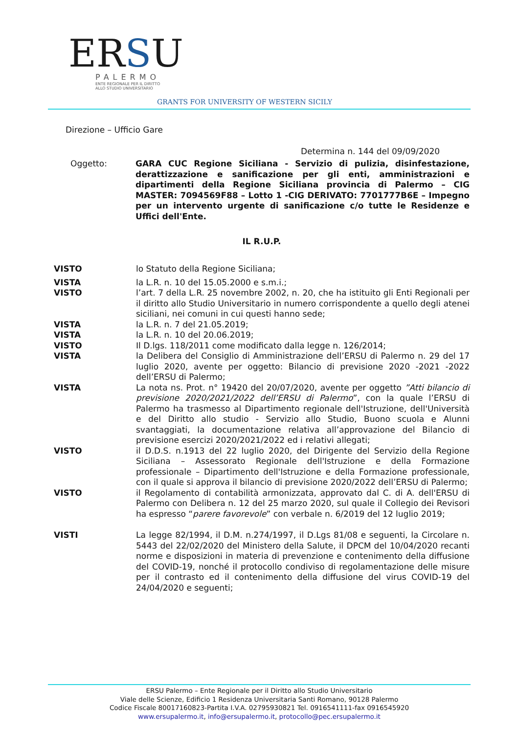ERSU
PALERMO
ENTE REGIONALE PER IL DIRITTO
ALLO STUDIO UNIVERSITARIO
GRANTS FOR UNIVERSITY OF WESTERN SICILY
Direzione – Ufficio Gare
Determina n. 144 del 09/09/2020
Oggetto: GARA CUC Regione Siciliana - Servizio di pulizia, disinfestazione, derattizzazione e sanificazione per gli enti, amministrazioni e dipartimenti della Regione Siciliana provincia di Palermo – CIG MASTER: 7094569F88 – Lotto 1 -CIG DERIVATO: 7701777B6E – Impegno per un intervento urgente di sanificazione c/o tutte le Residenze e Uffici dell'Ente.
IL R.U.P.
VISTO lo Statuto della Regione Siciliana;
VISTA la L.R. n. 10 del 15.05.2000 e s.m.i.;
VISTO l’art. 7 della L.R. 25 novembre 2002, n. 20, che ha istituito gli Enti Regionali per il diritto allo Studio Universitario in numero corrispondente a quello degli atenei siciliani, nei comuni in cui questi hanno sede;
VISTA la L.R. n. 7 del 21.05.2019;
VISTA la L.R. n. 10 del 20.06.2019;
VISTO Il D.lgs. 118/2011 come modificato dalla legge n. 126/2014;
VISTA la Delibera del Consiglio di Amministrazione dell’ERSU di Palermo n. 29 del 17 luglio 2020, avente per oggetto: Bilancio di previsione 2020 -2021 -2022 dell’ERSU di Palermo;
VISTA La nota ns. Prot. n° 19420 del 20/07/2020, avente per oggetto ”Atti bilancio di previsione 2020/2021/2022 dell’ERSU di Palermo”, con la quale l’ERSU di Palermo ha trasmesso al Dipartimento regionale dell'Istruzione, dell'Università e del Diritto allo studio - Servizio allo Studio, Buono scuola e Alunni svantaggiati, la documentazione relativa all’approvazione del Bilancio di previsione esercizi 2020/2021/2022 ed i relativi allegati;
VISTO il D.D.S. n.1913 del 22 luglio 2020, del Dirigente del Servizio della Regione Siciliana – Assessorato Regionale dell'Istruzione e della Formazione professionale – Dipartimento dell'Istruzione e della Formazione professionale, con il quale si approva il bilancio di previsione 2020/2022 dell’ERSU di Palermo;
VISTO il Regolamento di contabilità armonizzata, approvato dal C. di A. dell'ERSU di Palermo con Delibera n. 12 del 25 marzo 2020, sul quale il Collegio dei Revisori ha espresso “parere favorevole” con verbale n. 6/2019 del 12 luglio 2019;
VISTI La legge 82/1994, il D.M. n.274/1997, il D.Lgs 81/08 e seguenti, la Circolare n. 5443 del 22/02/2020 del Ministero della Salute, il DPCM del 10/04/2020 recanti norme e disposizioni in materia di prevenzione e contenimento della diffusione del COVID-19, nonché il protocollo condiviso di regolamentazione delle misure per il contrasto ed il contenimento della diffusione del virus COVID-19 del 24/04/2020 e seguenti;
ERSU Palermo – Ente Regionale per il Diritto allo Studio Universitario
Viale delle Scienze, Edificio 1 Residenza Universitaria Santi Romano, 90128 Palermo
Codice Fiscale 80017160823-Partita I.V.A. 02795930821 Tel. 0916541111-fax 0916545920
www.ersupalermo.it, info@ersupalermo.it, protocollo@pec.ersupalermo.it